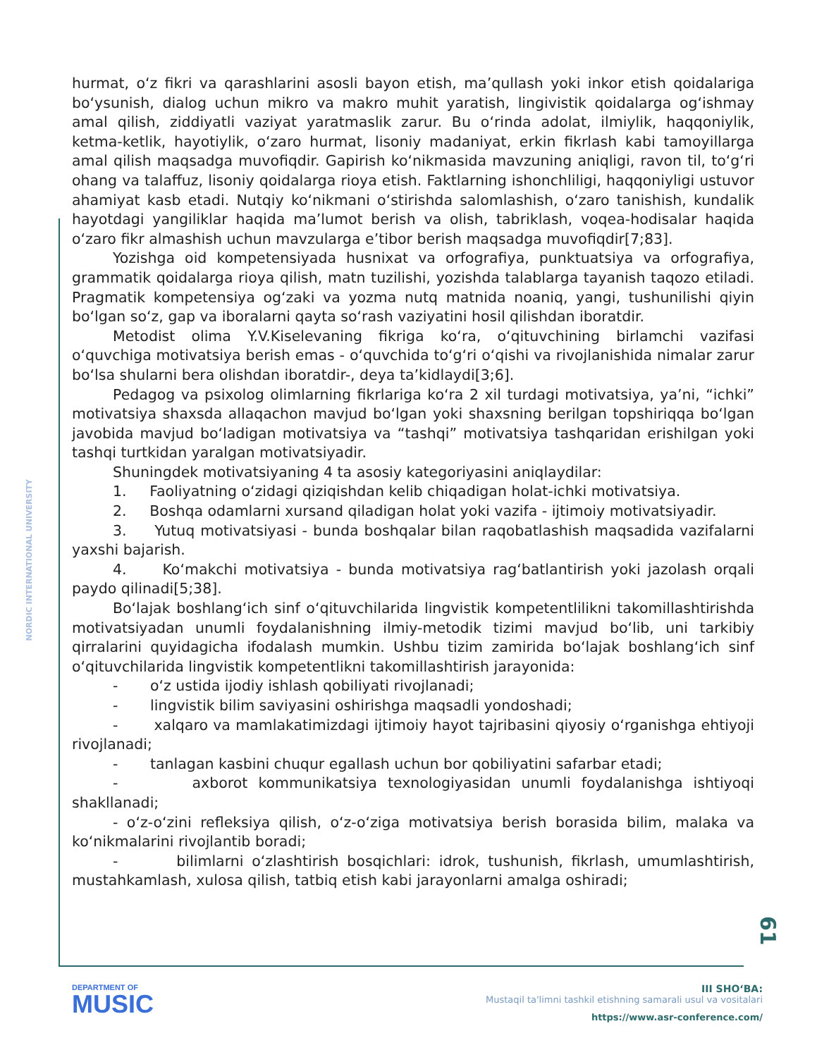NORDIC INTERNATIONAL UNIVERSITY
hurmat, o‘z fikri va qarashlarini asosli bayon etish, ma’qullash yoki inkor etish qoidalariga bo‘ysunish, dialog uchun mikro va makro muhit yaratish, lingivistik qoidalarga og‘ishmay amal qilish, ziddiyatli vaziyat yaratmaslik zarur. Bu o‘rinda adolat, ilmiylik, haqqoniylik, ketma-ketlik, hayotiylik, o‘zaro hurmat, lisoniy madaniyat, erkin fikrlash kabi tamoyillarga amal qilish maqsadga muvofiqdir. Gapirish ko‘nikmasida mavzuning aniqligi, ravon til, to‘g‘ri ohang va talaffuz, lisoniy qoidalarga rioya etish. Faktlarning ishonchliligi, haqqoniyligi ustuvor ahamiyat kasb etadi. Nutqiy ko‘nikmani o‘stirishda salomlashish, o‘zaro tanishish, kundalik hayotdagi yangiliklar haqida ma’lumot berish va olish, tabriklash, voqea-hodisalar haqida o‘zaro fikr almashish uchun mavzularga e’tibor berish maqsadga muvofiqdir[7;83].
Yozishga oid kompetensiyada husnixat va orfografiya, punktuatsiya va orfografiya, grammatik qoidalarga rioya qilish, matn tuzilishi, yozishda talablarga tayanish taqozo etiladi. Pragmatik kompetensiya og‘zaki va yozma nutq matnida noaniq, yangi, tushunilishi qiyin bo‘lgan so‘z, gap va iboralarni qayta so‘rash vaziyatini hosil qilishdan iboratdir.
Metodist olima Y.V.Kiselevaning fikriga ko‘ra, o‘qituvchining birlamchi vazifasi o‘quvchiga motivatsiya berish emas - o‘quvchida to‘g‘ri o‘qishi va rivojlanishida nimalar zarur bo‘lsa shularni bera olishdan iboratdir-, deya ta’kidlaydi[3;6].
Pedagog va psixolog olimlarning fikrlariga ko‘ra 2 xil turdagi motivatsiya, ya’ni, “ichki” motivatsiya shaxsda allaqachon mavjud bo‘lgan yoki shaxsning berilgan topshiriqqa bo‘lgan javobida mavjud bo‘ladigan motivatsiya va “tashqi” motivatsiya tashqaridan erishilgan yoki tashqi turtkidan yaralgan motivatsiyadir.
Shuningdek motivatsiyaning 4 ta asosiy kategoriyasini aniqlaydilar:
1. Faoliyatning o‘zidagi qiziqishdan kelib chiqadigan holat-ichki motivatsiya.
2. Boshqa odamlarni xursand qiladigan holat yoki vazifa - ijtimoiy motivatsiyadir.
3. Yutuq motivatsiyasi - bunda boshqalar bilan raqobatlashish maqsadida vazifalarni yaxshi bajarish.
4. Ko‘makchi motivatsiya - bunda motivatsiya rag‘batlantirish yoki jazolash orqali paydo qilinadi[5;38].
Bo‘lajak boshlang‘ich sinf o‘qituvchilarida lingvistik kompetentlilikni takomillashtirishda motivatsiyadan unumli foydalanishning ilmiy-metodik tizimi mavjud bo‘lib, uni tarkibiy qirralarini quyidagicha ifodalash mumkin. Ushbu tizim zamirida bo‘lajak boshlang‘ich sinf o‘qituvchilarida lingvistik kompetentlikni takomillashtirish jarayonida:
- o‘z ustida ijodiy ishlash qobiliyati rivojlanadi;
- lingvistik bilim saviyasini oshirishga maqsadli yondoshadi;
- xalqaro va mamlakatimizdagi ijtimoiy hayot tajribasini qiyosiy o‘rganishga ehtiyoji rivojlanadi;
- tanlagan kasbini chuqur egallash uchun bor qobiliyatini safarbar etadi;
- axborot kommunikatsiya texnologiyasidan unumli foydalanishga ishtiyoqi shakllanadi;
- o‘z-o‘zini refleksiya qilish, o‘z-o‘ziga motivatsiya berish borasida bilim, malaka va ko‘nikmalarini rivojlantib boradi;
- bilimlarni o‘zlashtirish bosqichlari: idrok, tushunish, fikrlash, umumlashtirish, mustahkamlash, xulosa qilish, tatbiq etish kabi jarayonlarni amalga oshiradi;
61
DEPARTMENT OF
MUSIC
III SHO‘BA:
Mustaqil ta'limni tashkil etishning samarali usul va vositalari
https://www.asr-conference.com/